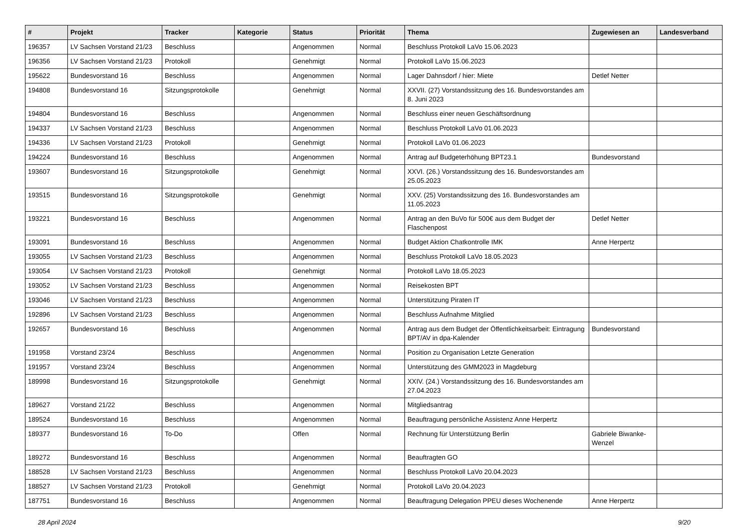| # | Projekt | Tracker | Kategorie | Status | Priorität | Thema | Zugewiesen an | Landesverband |
| --- | --- | --- | --- | --- | --- | --- | --- | --- |
| 196357 | LV Sachsen Vorstand 21/23 | Beschluss | | Angenommen | Normal | Beschluss Protokoll LaVo 15.06.2023 | | |
| 196356 | LV Sachsen Vorstand 21/23 | Protokoll | | Genehmigt | Normal | Protokoll LaVo 15.06.2023 | | |
| 195622 | Bundesvorstand 16 | Beschluss | | Angenommen | Normal | Lager Dahnsdorf / hier: Miete | Detlef Netter | |
| 194808 | Bundesvorstand 16 | Sitzungsprotokolle | | Genehmigt | Normal | XXVII. (27) Vorstandssitzung des 16. Bundesvorstandes am 8. Juni 2023 | | |
| 194804 | Bundesvorstand 16 | Beschluss | | Angenommen | Normal | Beschluss einer neuen Geschäftsordnung | | |
| 194337 | LV Sachsen Vorstand 21/23 | Beschluss | | Angenommen | Normal | Beschluss Protokoll LaVo 01.06.2023 | | |
| 194336 | LV Sachsen Vorstand 21/23 | Protokoll | | Genehmigt | Normal | Protokoll LaVo 01.06.2023 | | |
| 194224 | Bundesvorstand 16 | Beschluss | | Angenommen | Normal | Antrag auf Budgeterhöhung BPT23.1 | Bundesvorstand | |
| 193607 | Bundesvorstand 16 | Sitzungsprotokolle | | Genehmigt | Normal | XXVI. (26.) Vorstandssitzung des 16. Bundesvorstandes am 25.05.2023 | | |
| 193515 | Bundesvorstand 16 | Sitzungsprotokolle | | Genehmigt | Normal | XXV. (25) Vorstandssitzung des 16. Bundesvorstandes am 11.05.2023 | | |
| 193221 | Bundesvorstand 16 | Beschluss | | Angenommen | Normal | Antrag an den BuVo für 500€ aus dem Budget der Flaschenpost | Detlef Netter | |
| 193091 | Bundesvorstand 16 | Beschluss | | Angenommen | Normal | Budget Aktion Chatkontrolle IMK | Anne Herpertz | |
| 193055 | LV Sachsen Vorstand 21/23 | Beschluss | | Angenommen | Normal | Beschluss Protokoll LaVo 18.05.2023 | | |
| 193054 | LV Sachsen Vorstand 21/23 | Protokoll | | Genehmigt | Normal | Protokoll LaVo 18.05.2023 | | |
| 193052 | LV Sachsen Vorstand 21/23 | Beschluss | | Angenommen | Normal | Reisekosten BPT | | |
| 193046 | LV Sachsen Vorstand 21/23 | Beschluss | | Angenommen | Normal | Unterstützung Piraten IT | | |
| 192896 | LV Sachsen Vorstand 21/23 | Beschluss | | Angenommen | Normal | Beschluss Aufnahme Mitglied | | |
| 192657 | Bundesvorstand 16 | Beschluss | | Angenommen | Normal | Antrag aus dem Budget der Öffentlichkeitsarbeit: Eintragung BPT/AV in dpa-Kalender | Bundesvorstand | |
| 191958 | Vorstand 23/24 | Beschluss | | Angenommen | Normal | Position zu Organisation Letzte Generation | | |
| 191957 | Vorstand 23/24 | Beschluss | | Angenommen | Normal | Unterstützung des GMM2023 in Magdeburg | | |
| 189998 | Bundesvorstand 16 | Sitzungsprotokolle | | Genehmigt | Normal | XXIV. (24.) Vorstandssitzung des 16. Bundesvorstandes am 27.04.2023 | | |
| 189627 | Vorstand 21/22 | Beschluss | | Angenommen | Normal | Mitgliedsantrag | | |
| 189524 | Bundesvorstand 16 | Beschluss | | Angenommen | Normal | Beauftragung persönliche Assistenz Anne Herpertz | | |
| 189377 | Bundesvorstand 16 | To-Do | | Offen | Normal | Rechnung für Unterstützung Berlin | Gabriele Biwanke-Wenzel | |
| 189272 | Bundesvorstand 16 | Beschluss | | Angenommen | Normal | Beauftragten GO | | |
| 188528 | LV Sachsen Vorstand 21/23 | Beschluss | | Angenommen | Normal | Beschluss Protokoll LaVo 20.04.2023 | | |
| 188527 | LV Sachsen Vorstand 21/23 | Protokoll | | Genehmigt | Normal | Protokoll LaVo 20.04.2023 | | |
| 187751 | Bundesvorstand 16 | Beschluss | | Angenommen | Normal | Beauftragung Delegation PPEU dieses Wochenende | Anne Herpertz | |
28 April 2024 9/20